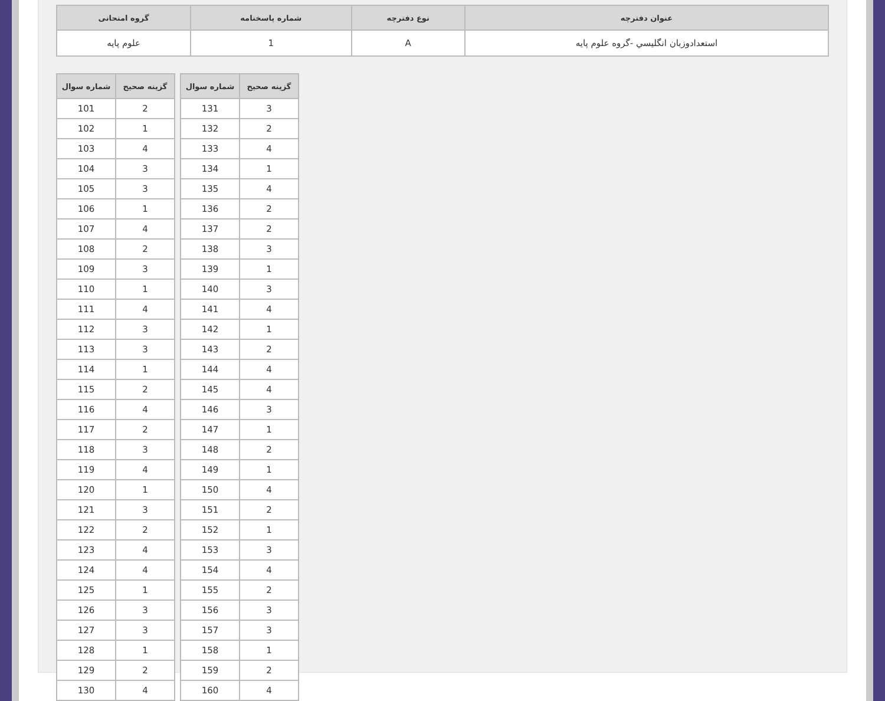| عنوان دفترچه | نوع دفترچه | شماره پاسخنامه | گروه امتحانی |
| --- | --- | --- | --- |
| استعدادوزبان انگليسي -گروه علوم پايه | A | 1 | علوم پایه |
| شماره سوال | گزینه صحیح |
| --- | --- |
| 101 | 2 |
| 102 | 1 |
| 103 | 4 |
| 104 | 3 |
| 105 | 3 |
| 106 | 1 |
| 107 | 4 |
| 108 | 2 |
| 109 | 3 |
| 110 | 1 |
| 111 | 4 |
| 112 | 3 |
| 113 | 3 |
| 114 | 1 |
| 115 | 2 |
| 116 | 4 |
| 117 | 2 |
| 118 | 3 |
| 119 | 4 |
| 120 | 1 |
| 121 | 3 |
| 122 | 2 |
| 123 | 4 |
| 124 | 4 |
| 125 | 1 |
| 126 | 3 |
| 127 | 3 |
| 128 | 1 |
| 129 | 2 |
| 130 | 4 |
| شماره سوال | گزینه صحیح |
| --- | --- |
| 131 | 3 |
| 132 | 2 |
| 133 | 4 |
| 134 | 1 |
| 135 | 4 |
| 136 | 2 |
| 137 | 2 |
| 138 | 3 |
| 139 | 1 |
| 140 | 3 |
| 141 | 4 |
| 142 | 1 |
| 143 | 2 |
| 144 | 4 |
| 145 | 4 |
| 146 | 3 |
| 147 | 1 |
| 148 | 2 |
| 149 | 1 |
| 150 | 4 |
| 151 | 2 |
| 152 | 1 |
| 153 | 3 |
| 154 | 4 |
| 155 | 2 |
| 156 | 3 |
| 157 | 3 |
| 158 | 1 |
| 159 | 2 |
| 160 | 4 |